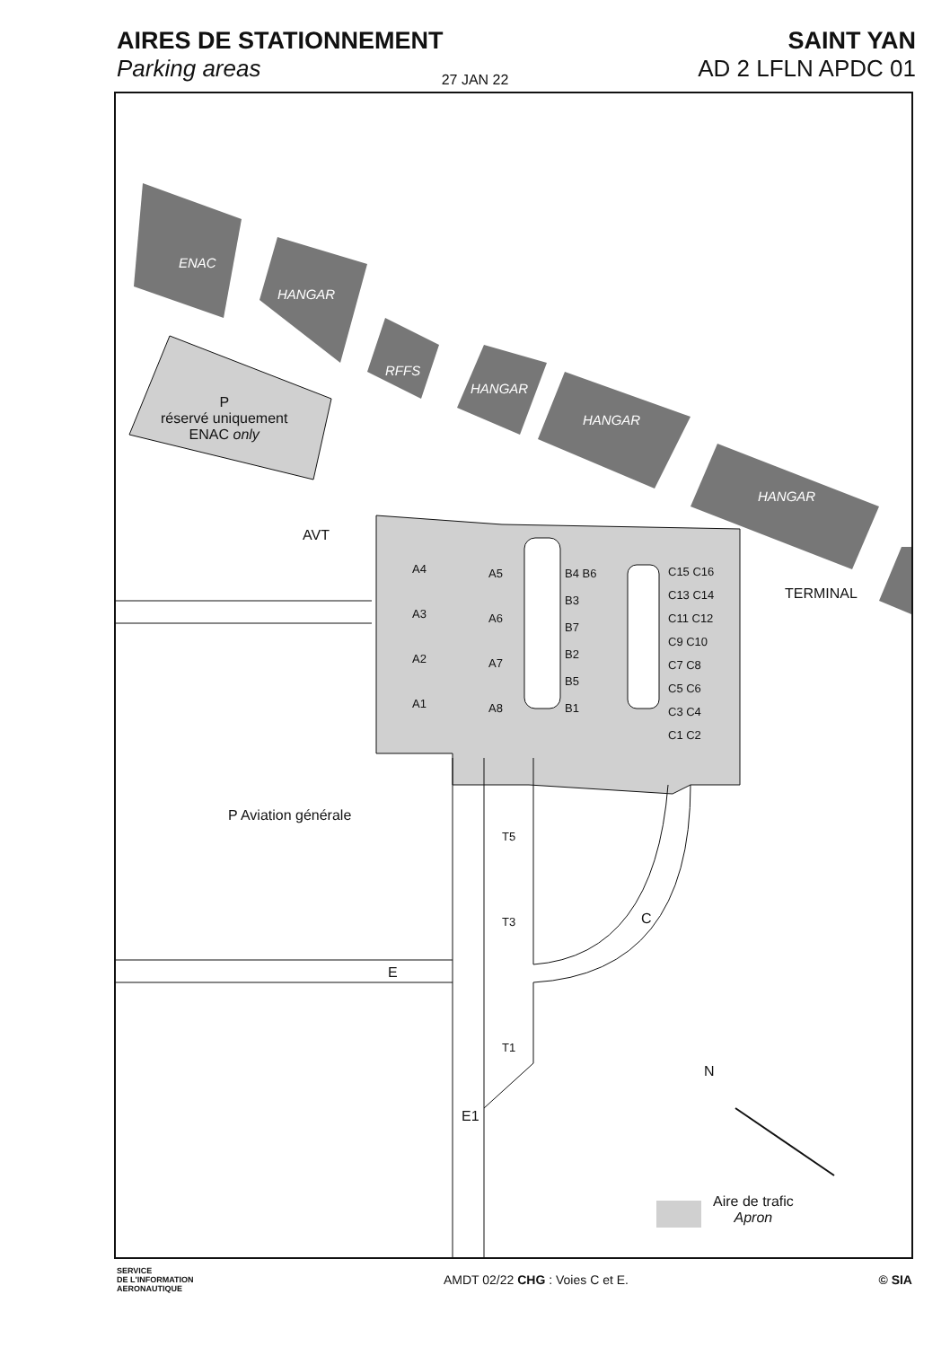AIRES DE STATIONNEMENT
Parking areas
SAINT YAN
AD 2 LFLN APDC 01
27 JAN 22
ENAC
HANGAR
RFFS
HANGAR
HANGAR
HANGAR
P
réservé uniquement
ENAC only
AVT
A4
A3
A2
A1
A5
A6
A7
A8
B4 B6
B3
B7
B2
B5
B1
C15 C16
C13 C14
C11 C12
C9 C10
C7 C8
C5 C6
C3 C4
C1 C2
TERMINAL
P Aviation générale
T5
T3
T1
C
E
E1
N
Aire de trafic
Apron
SERVICE
DE L'INFORMATION
AERONAUTIQUE
AMDT 02/22 CHG : Voies C et E. © SIA